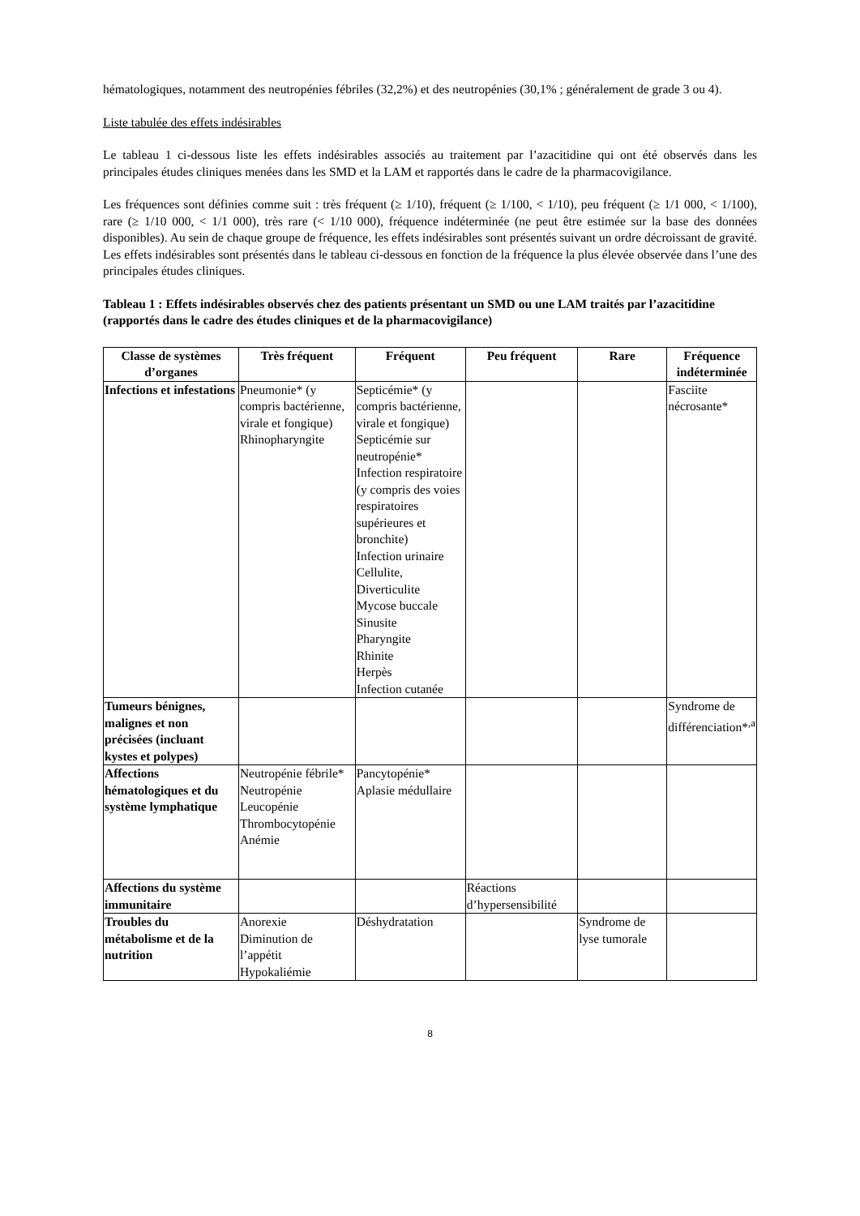hématologiques, notamment des neutropénies fébriles (32,2%) et des neutropénies (30,1% ; généralement de grade 3 ou 4).
Liste tabulée des effets indésirables
Le tableau 1 ci-dessous liste les effets indésirables associés au traitement par l’azacitidine qui ont été observés dans les principales études cliniques menées dans les SMD et la LAM et rapportés dans le cadre de la pharmacovigilance.
Les fréquences sont définies comme suit : très fréquent (≥ 1/10), fréquent (≥ 1/100, < 1/10), peu fréquent (≥ 1/1 000, < 1/100), rare (≥ 1/10 000, < 1/1 000), très rare (< 1/10 000), fréquence indéterminée (ne peut être estimée sur la base des données disponibles). Au sein de chaque groupe de fréquence, les effets indésirables sont présentés suivant un ordre décroissant de gravité. Les effets indésirables sont présentés dans le tableau ci-dessous en fonction de la fréquence la plus élevée observée dans l’une des principales études cliniques.
Tableau 1 : Effets indésirables observés chez des patients présentant un SMD ou une LAM traités par l’azacitidine (rapportés dans le cadre des études cliniques et de la pharmacovigilance)
| Classe de systèmes d’organes | Très fréquent | Fréquent | Peu fréquent | Rare | Fréquence indéterminée |
| --- | --- | --- | --- | --- | --- |
| Infections et infestations | Pneumonie* (y compris bactérienne, virale et fongique) Rhinopharyngite | Septicémie* (y compris bactérienne, virale et fongique) Septicémie sur neutropénie* Infection respiratoire (y compris des voies respiratoires supérieures et bronchite) Infection urinaire Cellulite, Diverticulite Mycose buccale Sinusite Pharyngite Rhinite Herpès Infection cutanée | | | Fasciite nécrosante* |
| Tumeurs bénignes, malignes et non précisées (incluant kystes et polypes) | | | | | Syndrome de différenciation*<sup>,a</sup> |
| Affections hématologiques et du système lymphatique | Neutropénie fébrile* Neutropénie Leucopénie Thrombocytopénie Anémie | Pancytopénie* Aplasie médullaire | | | |
| Affections du système immunitaire | | | Réactions d’hypersensibilité | | |
| Troubles du métabolisme et de la nutrition | Anorexie Diminution de l’appétit Hypokaliémie | Déshydratation | | Syndrome de lyse tumorale | |
8